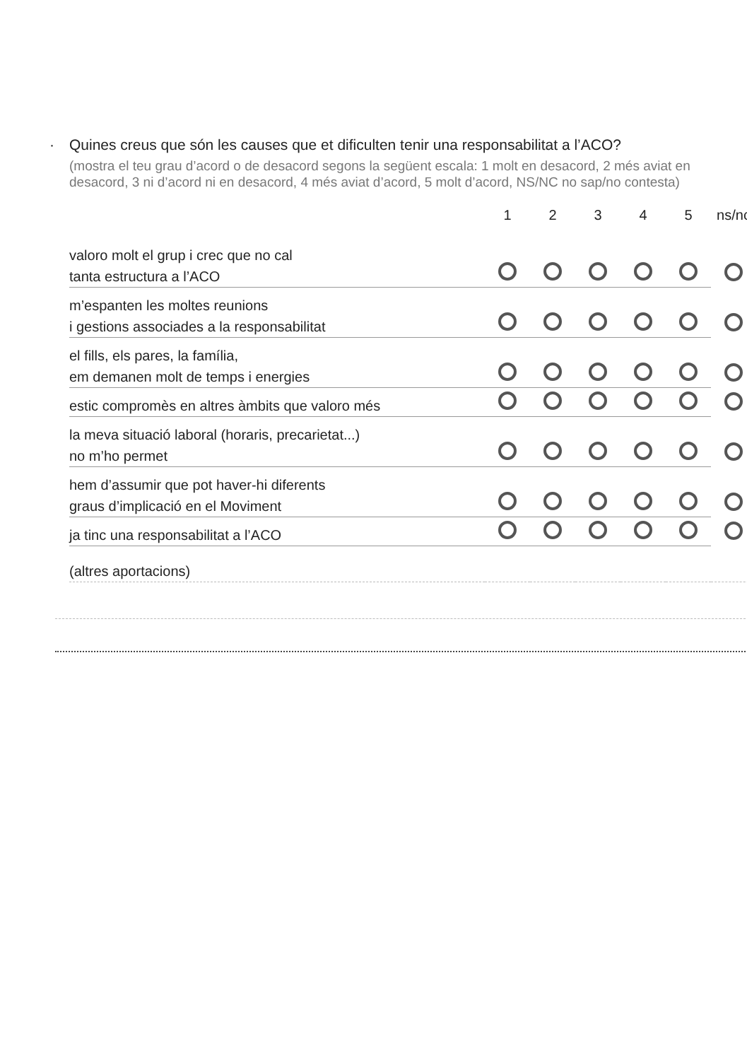· Quines creus que són les causes que et dificulten tenir una responsabilitat a l’ACO?
(mostra el teu grau d’acord o de desacord segons la següent escala: 1 molt en desacord, 2 més aviat en desacord, 3 ni d’acord ni en desacord, 4 més aviat d’acord, 5 molt d’acord, NS/NC no sap/no contesta)
| | 1 | 2 | 3 | 4 | 5 | ns/nc |
| --- | --- | --- | --- | --- | --- | --- |
| valoro molt el grup i crec que no cal tanta estructura a l’ACO | | | | | | |
| m’espanten les moltes reunions i gestions associades a la responsabilitat | | | | | | |
| el fills, els pares, la família, em demanen molt de temps i energies | | | | | | |
| estic compromès en altres àmbits que valoro més | | | | | | |
| la meva situació laboral (horaris, precarietat...) no m’ho permet | | | | | | |
| hem d’assumir que pot haver-hi diferents graus d’implicació en el Moviment | | | | | | |
| ja tinc una responsabilitat a l’ACO | | | | | | |
| (altres aportacions) | | | | | | |